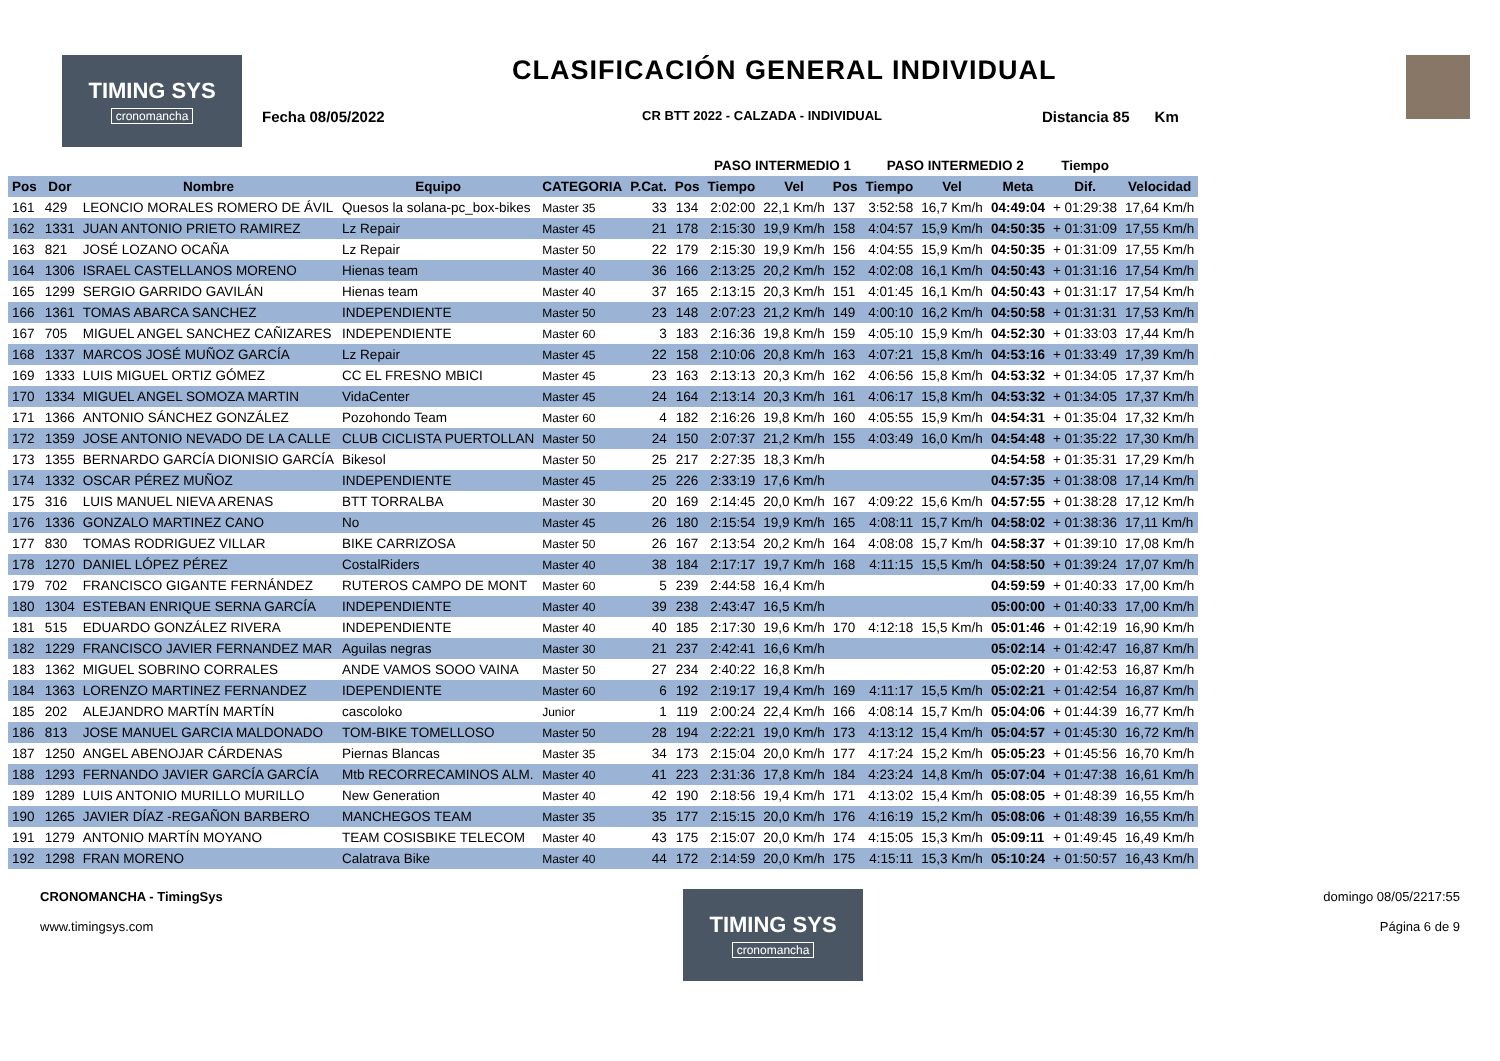TIMING SYS
cronomancha
CLASIFICACIÓN GENERAL INDIVIDUAL
Fecha 08/05/2022 CR BTT 2022 - CALZADA - INDIVIDUAL Distancia 85 Km
| | | | | | | | PASO INTERMEDIO 1 | | | PASO INTERMEDIO 2 | | | Tiempo | |
| --- | --- | --- | --- | --- | --- | --- | --- | --- | --- | --- | --- | --- | --- | --- |
| Pos | Dor | Nombre | Equipo | CATEGORIA | P.Cat. | Pos | Tiempo | Vel | Pos | Tiempo | Vel | Meta | Dif. | Velocidad |
| 161 | 429 | LEONCIO MORALES ROMERO DE ÁVIL | Quesos la solana-pc_box-bikes | Master 35 | 33 | 134 | 2:02:00 | 22,1 Km/h | 137 | 3:52:58 | 16,7 Km/h | 04:49:04 | + 01:29:38 | 17,64 Km/h |
| 162 | 1331 | JUAN ANTONIO PRIETO RAMIREZ | Lz Repair | Master 45 | 21 | 178 | 2:15:30 | 19,9 Km/h | 158 | 4:04:57 | 15,9 Km/h | 04:50:35 | + 01:31:09 | 17,55 Km/h |
| 163 | 821 | JOSÉ LOZANO OCAÑA | Lz Repair | Master 50 | 22 | 179 | 2:15:30 | 19,9 Km/h | 156 | 4:04:55 | 15,9 Km/h | 04:50:35 | + 01:31:09 | 17,55 Km/h |
| 164 | 1306 | ISRAEL CASTELLANOS MORENO | Hienas team | Master 40 | 36 | 166 | 2:13:25 | 20,2 Km/h | 152 | 4:02:08 | 16,1 Km/h | 04:50:43 | + 01:31:16 | 17,54 Km/h |
| 165 | 1299 | SERGIO GARRIDO GAVILÁN | Hienas team | Master 40 | 37 | 165 | 2:13:15 | 20,3 Km/h | 151 | 4:01:45 | 16,1 Km/h | 04:50:43 | + 01:31:17 | 17,54 Km/h |
| 166 | 1361 | TOMAS ABARCA SANCHEZ | INDEPENDIENTE | Master 50 | 23 | 148 | 2:07:23 | 21,2 Km/h | 149 | 4:00:10 | 16,2 Km/h | 04:50:58 | + 01:31:31 | 17,53 Km/h |
| 167 | 705 | MIGUEL ANGEL SANCHEZ CAÑIZARES | INDEPENDIENTE | Master 60 | 3 | 183 | 2:16:36 | 19,8 Km/h | 159 | 4:05:10 | 15,9 Km/h | 04:52:30 | + 01:33:03 | 17,44 Km/h |
| 168 | 1337 | MARCOS JOSÉ MUÑOZ GARCÍA | Lz Repair | Master 45 | 22 | 158 | 2:10:06 | 20,8 Km/h | 163 | 4:07:21 | 15,8 Km/h | 04:53:16 | + 01:33:49 | 17,39 Km/h |
| 169 | 1333 | LUIS MIGUEL ORTIZ GÓMEZ | CC EL FRESNO MBICI | Master 45 | 23 | 163 | 2:13:13 | 20,3 Km/h | 162 | 4:06:56 | 15,8 Km/h | 04:53:32 | + 01:34:05 | 17,37 Km/h |
| 170 | 1334 | MIGUEL ANGEL SOMOZA MARTIN | VidaCenter | Master 45 | 24 | 164 | 2:13:14 | 20,3 Km/h | 161 | 4:06:17 | 15,8 Km/h | 04:53:32 | + 01:34:05 | 17,37 Km/h |
| 171 | 1366 | ANTONIO SÁNCHEZ GONZÁLEZ | Pozohondo Team | Master 60 | 4 | 182 | 2:16:26 | 19,8 Km/h | 160 | 4:05:55 | 15,9 Km/h | 04:54:31 | + 01:35:04 | 17,32 Km/h |
| 172 | 1359 | JOSE ANTONIO NEVADO DE LA CALLE | CLUB CICLISTA PUERTOLLAN | Master 50 | 24 | 150 | 2:07:37 | 21,2 Km/h | 155 | 4:03:49 | 16,0 Km/h | 04:54:48 | + 01:35:22 | 17,30 Km/h |
| 173 | 1355 | BERNARDO GARCÍA DIONISIO GARCÍA | Bikesol | Master 50 | 25 | 217 | 2:27:35 | 18,3 Km/h | | | | 04:54:58 | + 01:35:31 | 17,29 Km/h |
| 174 | 1332 | OSCAR PÉREZ MUÑOZ | INDEPENDIENTE | Master 45 | 25 | 226 | 2:33:19 | 17,6 Km/h | | | | 04:57:35 | + 01:38:08 | 17,14 Km/h |
| 175 | 316 | LUIS MANUEL NIEVA ARENAS | BTT TORRALBA | Master 30 | 20 | 169 | 2:14:45 | 20,0 Km/h | 167 | 4:09:22 | 15,6 Km/h | 04:57:55 | + 01:38:28 | 17,12 Km/h |
| 176 | 1336 | GONZALO MARTINEZ CANO | No | Master 45 | 26 | 180 | 2:15:54 | 19,9 Km/h | 165 | 4:08:11 | 15,7 Km/h | 04:58:02 | + 01:38:36 | 17,11 Km/h |
| 177 | 830 | TOMAS RODRIGUEZ VILLAR | BIKE CARRIZOSA | Master 50 | 26 | 167 | 2:13:54 | 20,2 Km/h | 164 | 4:08:08 | 15,7 Km/h | 04:58:37 | + 01:39:10 | 17,08 Km/h |
| 178 | 1270 | DANIEL LÓPEZ PÉREZ | CostalRiders | Master 40 | 38 | 184 | 2:17:17 | 19,7 Km/h | 168 | 4:11:15 | 15,5 Km/h | 04:58:50 | + 01:39:24 | 17,07 Km/h |
| 179 | 702 | FRANCISCO GIGANTE FERNÁNDEZ | RUTEROS CAMPO DE MONT | Master 60 | 5 | 239 | 2:44:58 | 16,4 Km/h | | | | 04:59:59 | + 01:40:33 | 17,00 Km/h |
| 180 | 1304 | ESTEBAN ENRIQUE SERNA GARCÍA | INDEPENDIENTE | Master 40 | 39 | 238 | 2:43:47 | 16,5 Km/h | | | | 05:00:00 | + 01:40:33 | 17,00 Km/h |
| 181 | 515 | EDUARDO GONZÁLEZ RIVERA | INDEPENDIENTE | Master 40 | 40 | 185 | 2:17:30 | 19,6 Km/h | 170 | 4:12:18 | 15,5 Km/h | 05:01:46 | + 01:42:19 | 16,90 Km/h |
| 182 | 1229 | FRANCISCO JAVIER FERNANDEZ MAR | Aguilas negras | Master 30 | 21 | 237 | 2:42:41 | 16,6 Km/h | | | | 05:02:14 | + 01:42:47 | 16,87 Km/h |
| 183 | 1362 | MIGUEL SOBRINO CORRALES | ANDE VAMOS SOOO VAINA | Master 50 | 27 | 234 | 2:40:22 | 16,8 Km/h | | | | 05:02:20 | + 01:42:53 | 16,87 Km/h |
| 184 | 1363 | LORENZO MARTINEZ FERNANDEZ | IDEPENDIENTE | Master 60 | 6 | 192 | 2:19:17 | 19,4 Km/h | 169 | 4:11:17 | 15,5 Km/h | 05:02:21 | + 01:42:54 | 16,87 Km/h |
| 185 | 202 | ALEJANDRO MARTÍN MARTÍN | cascoloko | Junior | 1 | 119 | 2:00:24 | 22,4 Km/h | 166 | 4:08:14 | 15,7 Km/h | 05:04:06 | + 01:44:39 | 16,77 Km/h |
| 186 | 813 | JOSE MANUEL GARCIA MALDONADO | TOM-BIKE TOMELLOSO | Master 50 | 28 | 194 | 2:22:21 | 19,0 Km/h | 173 | 4:13:12 | 15,4 Km/h | 05:04:57 | + 01:45:30 | 16,72 Km/h |
| 187 | 1250 | ANGEL ABENOJAR CÁRDENAS | Piernas Blancas | Master 35 | 34 | 173 | 2:15:04 | 20,0 Km/h | 177 | 4:17:24 | 15,2 Km/h | 05:05:23 | + 01:45:56 | 16,70 Km/h |
| 188 | 1293 | FERNANDO JAVIER GARCÍA GARCÍA | Mtb RECORRECAMINOS ALM. | Master 40 | 41 | 223 | 2:31:36 | 17,8 Km/h | 184 | 4:23:24 | 14,8 Km/h | 05:07:04 | + 01:47:38 | 16,61 Km/h |
| 189 | 1289 | LUIS ANTONIO MURILLO MURILLO | New Generation | Master 40 | 42 | 190 | 2:18:56 | 19,4 Km/h | 171 | 4:13:02 | 15,4 Km/h | 05:08:05 | + 01:48:39 | 16,55 Km/h |
| 190 | 1265 | JAVIER DÍAZ -REGAÑON BARBERO | MANCHEGOS TEAM | Master 35 | 35 | 177 | 2:15:15 | 20,0 Km/h | 176 | 4:16:19 | 15,2 Km/h | 05:08:06 | + 01:48:39 | 16,55 Km/h |
| 191 | 1279 | ANTONIO MARTÍN MOYANO | TEAM COSISBIKE TELECOM | Master 40 | 43 | 175 | 2:15:07 | 20,0 Km/h | 174 | 4:15:05 | 15,3 Km/h | 05:09:11 | + 01:49:45 | 16,49 Km/h |
| 192 | 1298 | FRAN MORENO | Calatrava Bike | Master 40 | 44 | 172 | 2:14:59 | 20,0 Km/h | 175 | 4:15:11 | 15,3 Km/h | 05:10:24 | + 01:50:57 | 16,43 Km/h |
CRONOMANCHA - TimingSys
www.timingsys.com
TIMING SYS
cronomancha
domingo 08/05/2217:55
Página 6 de 9